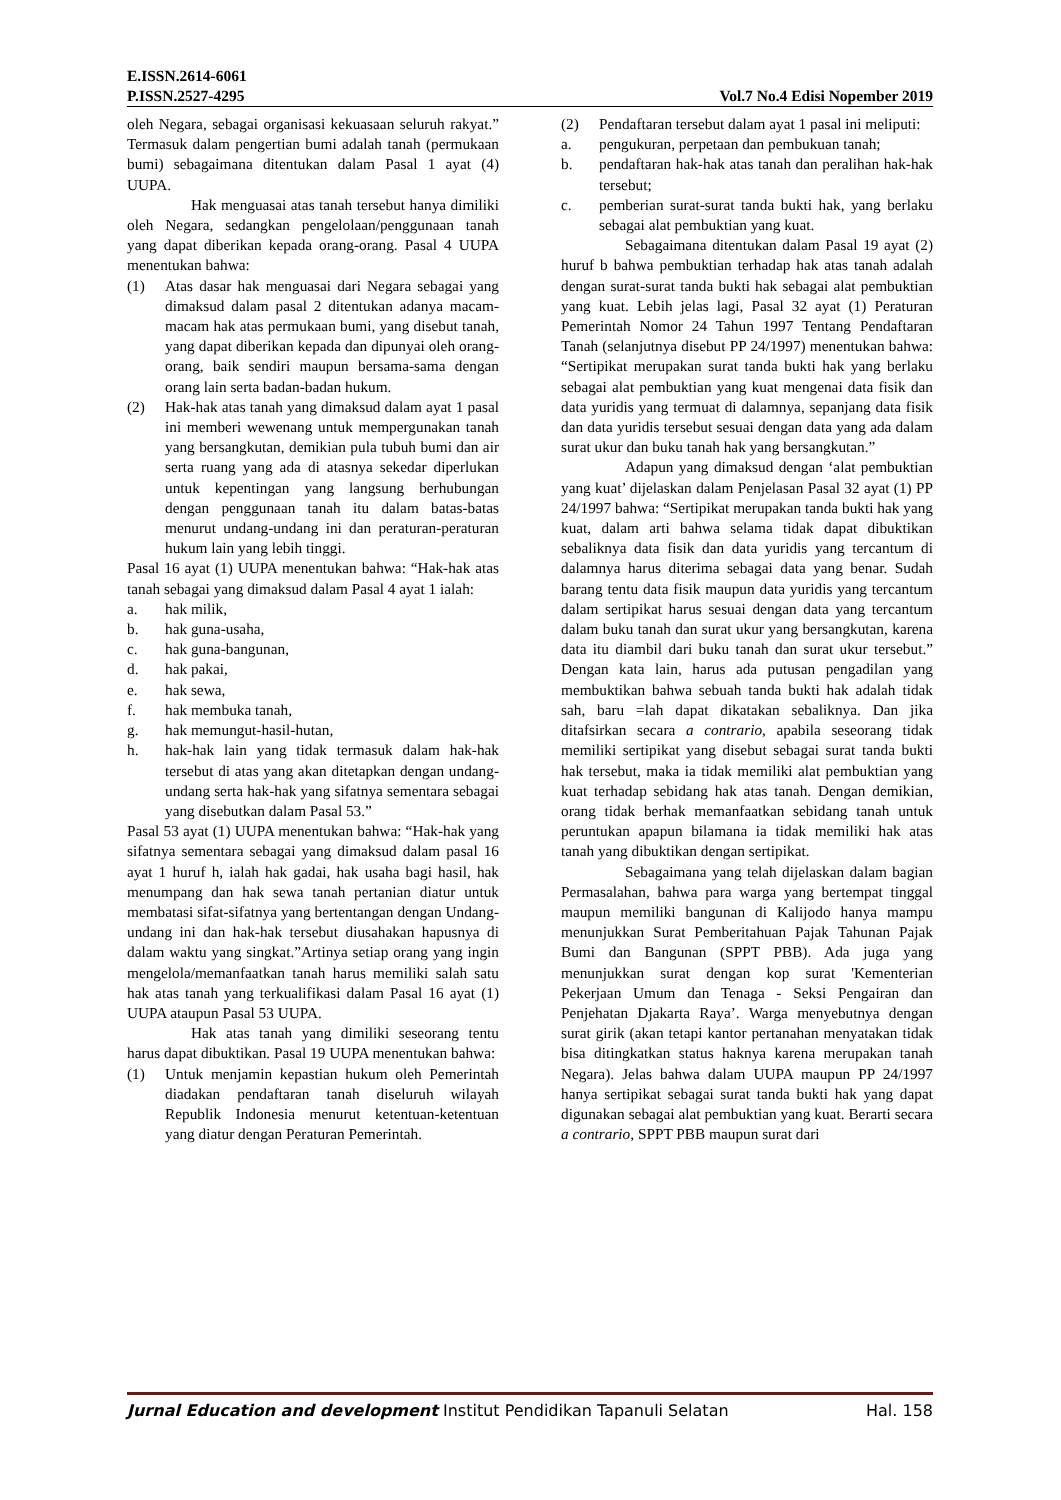E.ISSN.2614-6061
P.ISSN.2527-4295 Vol.7 No.4 Edisi Nopember 2019
oleh Negara, sebagai organisasi kekuasaan seluruh rakyat.” Termasuk dalam pengertian bumi adalah tanah (permukaan bumi) sebagaimana ditentukan dalam Pasal 1 ayat (4) UUPA.
Hak menguasai atas tanah tersebut hanya dimiliki oleh Negara, sedangkan pengelolaan/penggunaan tanah yang dapat diberikan kepada orang-orang. Pasal 4 UUPA menentukan bahwa:
(1) Atas dasar hak menguasai dari Negara sebagai yang dimaksud dalam pasal 2 ditentukan adanya macam-macam hak atas permukaan bumi, yang disebut tanah, yang dapat diberikan kepada dan dipunyai oleh orang-orang, baik sendiri maupun bersama-sama dengan orang lain serta badan-badan hukum.
(2) Hak-hak atas tanah yang dimaksud dalam ayat 1 pasal ini memberi wewenang untuk mempergunakan tanah yang bersangkutan, demikian pula tubuh bumi dan air serta ruang yang ada di atasnya sekedar diperlukan untuk kepentingan yang langsung berhubungan dengan penggunaan tanah itu dalam batas-batas menurut undang-undang ini dan peraturan-peraturan hukum lain yang lebih tinggi.
Pasal 16 ayat (1) UUPA menentukan bahwa: “Hak-hak atas tanah sebagai yang dimaksud dalam Pasal 4 ayat 1 ialah:
a. hak milik,
b. hak guna-usaha,
c. hak guna-bangunan,
d. hak pakai,
e. hak sewa,
f. hak membuka tanah,
g. hak memungut-hasil-hutan,
h. hak-hak lain yang tidak termasuk dalam hak-hak tersebut di atas yang akan ditetapkan dengan undang-undang serta hak-hak yang sifatnya sementara sebagai yang disebutkan dalam Pasal 53.”
Pasal 53 ayat (1) UUPA menentukan bahwa: “Hak-hak yang sifatnya sementara sebagai yang dimaksud dalam pasal 16 ayat 1 huruf h, ialah hak gadai, hak usaha bagi hasil, hak menumpang dan hak sewa tanah pertanian diatur untuk membatasi sifat-sifatnya yang bertentangan dengan Undang-undang ini dan hak-hak tersebut diusahakan hapusnya di dalam waktu yang singkat.”Artinya setiap orang yang ingin mengelola/memanfaatkan tanah harus memiliki salah satu hak atas tanah yang terkualifikasi dalam Pasal 16 ayat (1) UUPA ataupun Pasal 53 UUPA.
Hak atas tanah yang dimiliki seseorang tentu harus dapat dibuktikan. Pasal 19 UUPA menentukan bahwa:
(1) Untuk menjamin kepastian hukum oleh Pemerintah diadakan pendaftaran tanah diseluruh wilayah Republik Indonesia menurut ketentuan-ketentuan yang diatur dengan Peraturan Pemerintah.
(2) Pendaftaran tersebut dalam ayat 1 pasal ini meliputi:
a. pengukuran, perpetaan dan pembukuan tanah;
b. pendaftaran hak-hak atas tanah dan peralihan hak-hak tersebut;
c. pemberian surat-surat tanda bukti hak, yang berlaku sebagai alat pembuktian yang kuat.
Sebagaimana ditentukan dalam Pasal 19 ayat (2) huruf b bahwa pembuktian terhadap hak atas tanah adalah dengan surat-surat tanda bukti hak sebagai alat pembuktian yang kuat. Lebih jelas lagi, Pasal 32 ayat (1) Peraturan Pemerintah Nomor 24 Tahun 1997 Tentang Pendaftaran Tanah (selanjutnya disebut PP 24/1997) menentukan bahwa: “Sertipikat merupakan surat tanda bukti hak yang berlaku sebagai alat pembuktian yang kuat mengenai data fisik dan data yuridis yang termuat di dalamnya, sepanjang data fisik dan data yuridis tersebut sesuai dengan data yang ada dalam surat ukur dan buku tanah hak yang bersangkutan.”
Adapun yang dimaksud dengan ‘alat pembuktian yang kuat’ dijelaskan dalam Penjelasan Pasal 32 ayat (1) PP 24/1997 bahwa: “Sertipikat merupakan tanda bukti hak yang kuat, dalam arti bahwa selama tidak dapat dibuktikan sebaliknya data fisik dan data yuridis yang tercantum di dalamnya harus diterima sebagai data yang benar. Sudah barang tentu data fisik maupun data yuridis yang tercantum dalam sertipikat harus sesuai dengan data yang tercantum dalam buku tanah dan surat ukur yang bersangkutan, karena data itu diambil dari buku tanah dan surat ukur tersebut.” Dengan kata lain, harus ada putusan pengadilan yang membuktikan bahwa sebuah tanda bukti hak adalah tidak sah, baru =lah dapat dikatakan sebaliknya. Dan jika ditafsirkan secara a contrario, apabila seseorang tidak memiliki sertipikat yang disebut sebagai surat tanda bukti hak tersebut, maka ia tidak memiliki alat pembuktian yang kuat terhadap sebidang hak atas tanah. Dengan demikian, orang tidak berhak memanfaatkan sebidang tanah untuk peruntukan apapun bilamana ia tidak memiliki hak atas tanah yang dibuktikan dengan sertipikat.
Sebagaimana yang telah dijelaskan dalam bagian Permasalahan, bahwa para warga yang bertempat tinggal maupun memiliki bangunan di Kalijodo hanya mampu menunjukkan Surat Pemberitahuan Pajak Tahunan Pajak Bumi dan Bangunan (SPPT PBB). Ada juga yang menunjukkan surat dengan kop surat 'Kementerian Pekerjaan Umum dan Tenaga - Seksi Pengairan dan Penjehatan Djakarta Raya’. Warga menyebutnya dengan surat girik (akan tetapi kantor pertanahan menyatakan tidak bisa ditingkatkan status haknya karena merupakan tanah Negara). Jelas bahwa dalam UUPA maupun PP 24/1997 hanya sertipikat sebagai surat tanda bukti hak yang dapat digunakan sebagai alat pembuktian yang kuat. Berarti secara a contrario, SPPT PBB maupun surat dari
Jurnal Education and development Institut Pendidikan Tapanuli Selatan Hal. 158